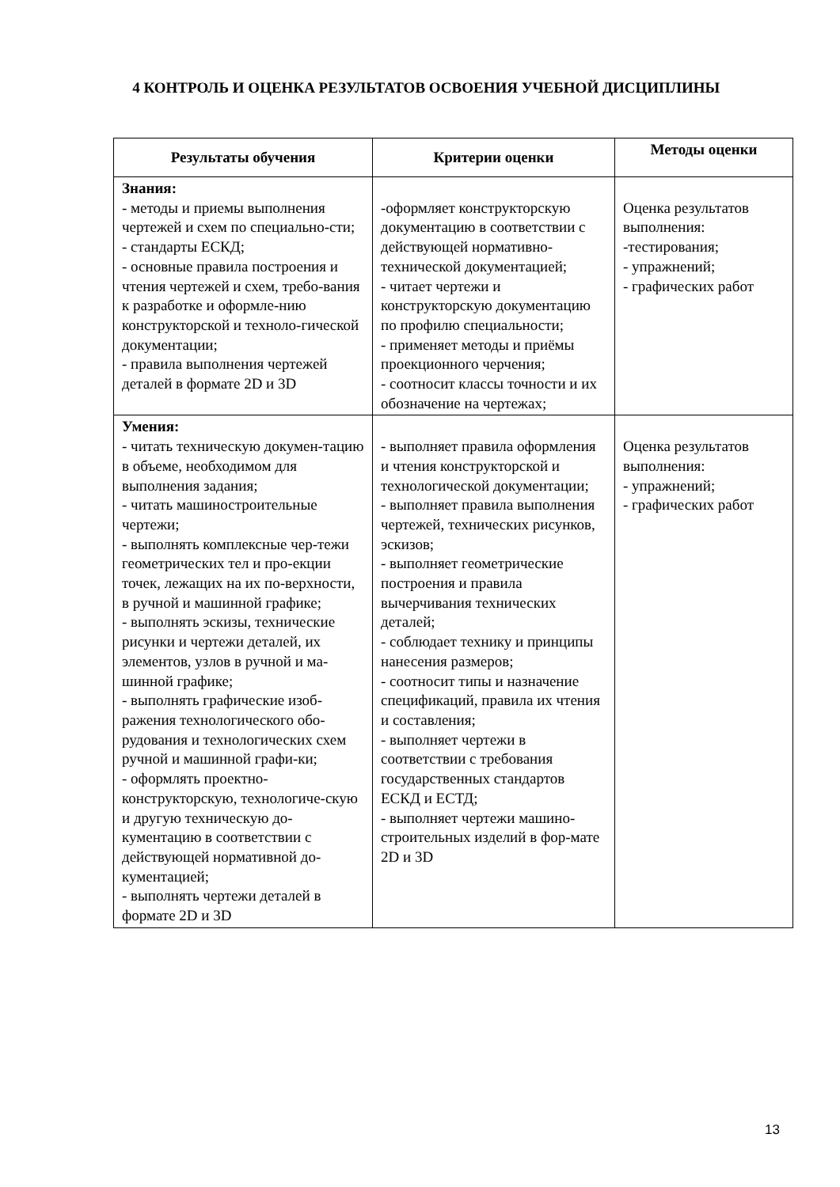4 КОНТРОЛЬ И ОЦЕНКА РЕЗУЛЬТАТОВ ОСВОЕНИЯ УЧЕБНОЙ ДИСЦИПЛИНЫ
| Результаты обучения | Критерии оценки | Методы оценки |
| --- | --- | --- |
| Знания: - методы и приемы выполнения чертежей и схем по специально-сти; - стандарты ЕСКД; - основные правила построения и чтения чертежей и схем, требо-вания к разработке и оформле-нию конструкторской и техноло-гической документации; - правила выполнения чертежей деталей в формате 2D и 3D | -оформляет конструкторскую документацию в соответствии с действующей нормативно-технической документацией; - читает чертежи и конструкторскую документацию по профилю специальности; - применяет методы и приёмы проекционного черчения; - соотносит классы точности и их обозначение на чертежах; | Оценка результатов выполнения: -тестирования; - упражнений; - графических работ |
| Умения: - читать техническую докумен-тацию в объеме, необходимом для выполнения задания; - читать машиностроительные чертежи; - выполнять комплексные чер-тежи геометрических тел и про-екции точек, лежащих на их по-верхности, в ручной и машинной графике; - выполнять эскизы, технические рисунки и чертежи деталей, их элементов, узлов в ручной и ма-шинной графике; - выполнять графические изоб-ражения технологического обо-рудования и технологических схем ручной и машинной графи-ки; - оформлять проектно-конструкторскую, технологиче-скую и другую техническую до-кументацию в соответствии с действующей нормативной до-кументацией; - выполнять чертежи деталей в формате 2D и 3D | - выполняет правила оформления и чтения конструкторской и технологической документации; - выполняет правила выполнения чертежей, технических рисунков, эскизов; - выполняет геометрические построения и правила вычерчивания технических деталей; - соблюдает технику и принципы нанесения размеров; - соотносит типы и назначение спецификаций, правила их чтения и составления; - выполняет чертежи в соответствии с требования государственных стандартов ЕСКД и ЕСТД; - выполняет чертежи машино-строительных изделий в фор-мате 2D и 3D | Оценка результатов выполнения: - упражнений; - графических работ |
13